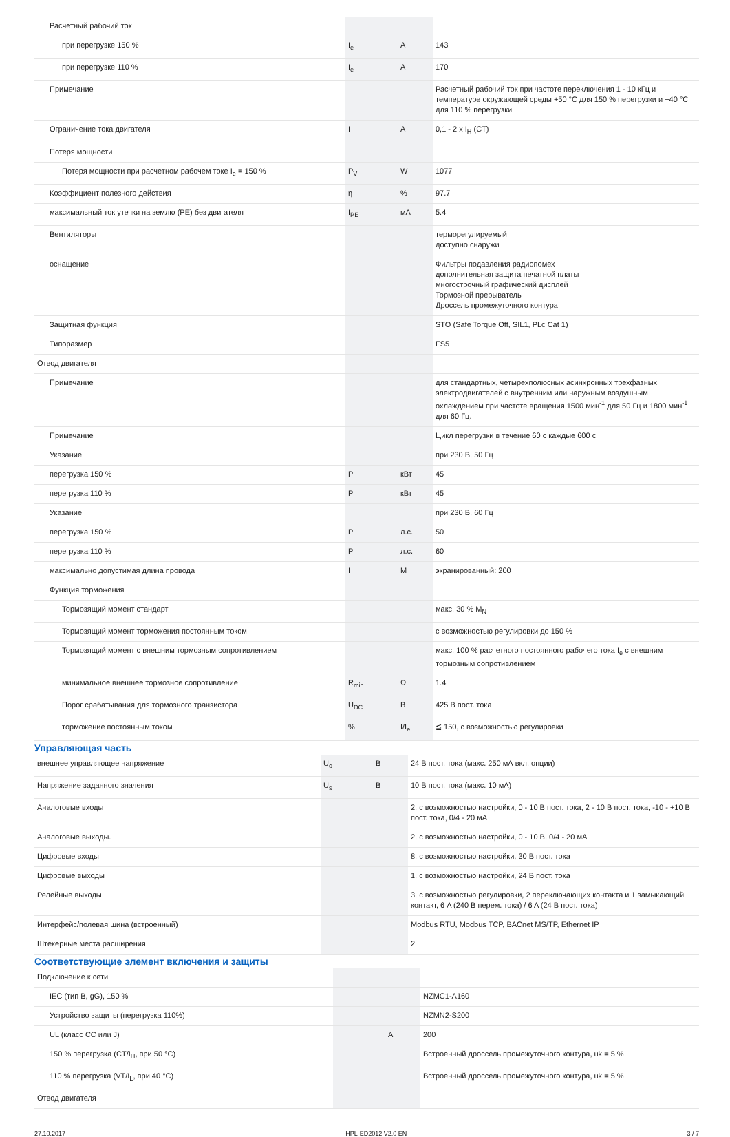| Расчетный рабочий ток | | | |
| при перегрузке 150 % | I<sub>e</sub> | A | 143 |
| при перегрузке 110 % | I<sub>e</sub> | A | 170 |
| Примечание | | | Расчетный рабочий ток при частоте переключения 1 - 10 кГц и температуре окружающей среды +50 °C для 150 % перегрузки и +40 °C для 110 % перегрузки |
| Ограничение тока двигателя | I | A | 0,1 - 2 x I<sub>H</sub> (CT) |
| Потеря мощности | | | |
| Потеря мощности при расчетном рабочем токе I<sub>e</sub> = 150 % | P<sub>V</sub> | W | 1077 |
| Коэффициент полезного действия | η | % | 97.7 |
| максимальный ток утечки на землю (PE) без двигателя | I<sub>PE</sub> | мА | 5.4 |
| Вентиляторы | | | терморегулируемый доступно снаружи |
| оснащение | | | Фильтры подавления радиопомех дополнительная защита печатной платы многострочный графический дисплей Тормозной прерыватель Дроссель промежуточного контура |
| Защитная функция | | | STO (Safe Torque Off, SIL1, PLc Cat 1) |
| Типоразмер | | | FS5 |
| Отвод двигателя | | | |
| Примечание | | | для стандартных, четырехполюсных асинхронных трехфазных электродвигателей с внутренним или наружным воздушным охлаждением при частоте вращения 1500 мин<sup>-1</sup> для 50 Гц и 1800 мин<sup>-1</sup> для 60 Гц. |
| Примечание | | | Цикл перегрузки в течение 60 с каждые 600 с |
| Указание | | | при 230 В, 50 Гц |
| перегрузка 150 % | P | кВт | 45 |
| перегрузка 110 % | P | кВт | 45 |
| Указание | | | при 230 В, 60 Гц |
| перегрузка 150 % | P | л.с. | 50 |
| перегрузка 110 % | P | л.с. | 60 |
| максимально допустимая длина провода | I | M | экранированный: 200 |
| Функция торможения | | | |
| Тормозящий момент стандарт | | | макс. 30 % M<sub>N</sub> |
| Тормозящий момент торможения постоянным током | | | с возможностью регулировки до 150 % |
| Тормозящий момент с внешним тормозным сопротивлением | | | макс. 100 % расчетного постоянного рабочего тока I<sub>e</sub> с внешним тормозным сопротивлением |
| минимальное внешнее тормозное сопротивление | R<sub>min</sub> | Ω | 1.4 |
| Порог срабатывания для тормозного транзистора | U<sub>DC</sub> | B | 425 В пост. тока |
| торможение постоянным током | % | I/I<sub>e</sub> | ≦ 150, с возможностью регулировки |
Управляющая часть
| внешнее управляющее напряжение | U<sub>c</sub> | B | 24 В пост. тока (макс. 250 мА вкл. опции) |
| Напряжение заданного значения | U<sub>s</sub> | B | 10 В пост. тока (макс. 10 мА) |
| Аналоговые входы | | | 2, с возможностью настройки, 0 - 10 В пост. тока, 2 - 10 В пост. тока, -10 - +10 В пост. тока, 0/4 - 20 мА |
| Аналоговые выходы. | | | 2, с возможностью настройки, 0 - 10 В, 0/4 - 20 мА |
| Цифровые входы | | | 8, с возможностью настройки, 30 В пост. тока |
| Цифровые выходы | | | 1, с возможностью настройки, 24 В пост. тока |
| Релейные выходы | | | 3, с возможностью регулировки, 2 переключающих контакта и 1 замыкающий контакт, 6 A (240 В перем. тока) / 6 A (24 В пост. тока) |
| Интерфейс/полевая шина (встроенный) | | | Modbus RTU, Modbus TCP, BACnet MS/TP, Ethernet IP |
| Штекерные места расширения | | | 2 |
Соответствующие элемент включения и защиты
| Подключение к сети | | | |
| IEC (тип B, gG), 150 % | | | NZMC1-A160 |
| Устройство защиты (перегрузка 110%) | | | NZMN2-S200 |
| UL (класс CC или J) | | A | 200 |
| 150 % перегрузка (CT/I<sub>H</sub>, при 50 °C) | | | Встроенный дроссель промежуточного контура, uk = 5 % |
| 110 % перегрузка (VT/I<sub>L</sub>, при 40 °C) | | | Встроенный дроссель промежуточного контура, uk = 5 % |
| Отвод двигателя | | | |
27.10.2017 HPL-ED2012 V2.0 EN 3 / 7